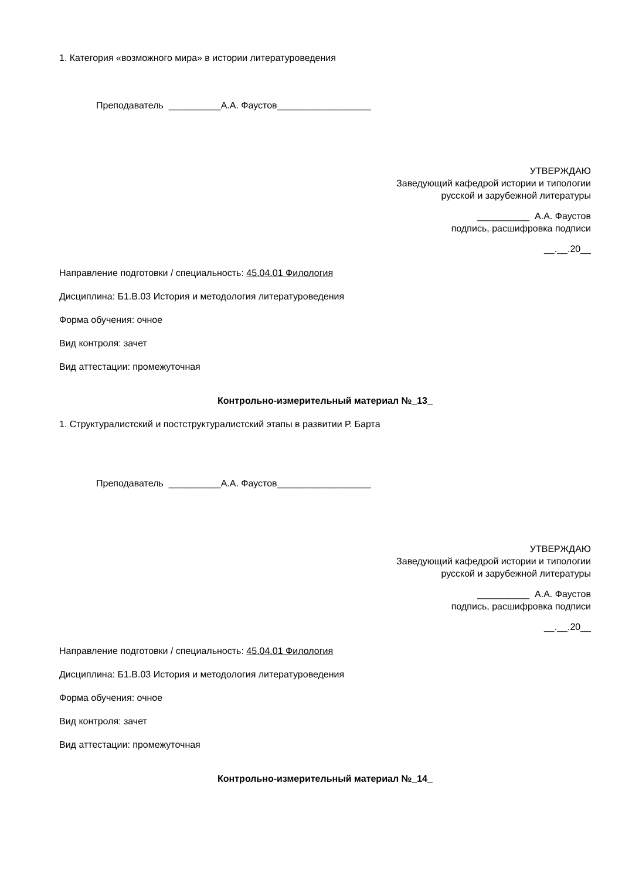1. Категория «возможного мира» в истории литературоведения
Преподаватель __________А.А. Фаустов__________________
УТВЕРЖДАЮ
Заведующий кафедрой истории и типологии
русской и зарубежной литературы
__________ А.А. Фаустов
подпись, расшифровка подписи
__.__.20__
Направление подготовки / специальность: 45.04.01 Филология
Дисциплина: Б1.В.03 История и методология литературоведения
Форма обучения: очное
Вид контроля: зачет
Вид аттестации: промежуточная
Контрольно-измерительный материал №_13_
1. Структуралистский и постструктуралистский этапы в развитии Р. Барта
Преподаватель __________А.А. Фаустов__________________
УТВЕРЖДАЮ
Заведующий кафедрой истории и типологии
русской и зарубежной литературы
__________ А.А. Фаустов
подпись, расшифровка подписи
__.__.20__
Направление подготовки / специальность: 45.04.01 Филология
Дисциплина: Б1.В.03 История и методология литературоведения
Форма обучения: очное
Вид контроля: зачет
Вид аттестации: промежуточная
Контрольно-измерительный материал №_14_